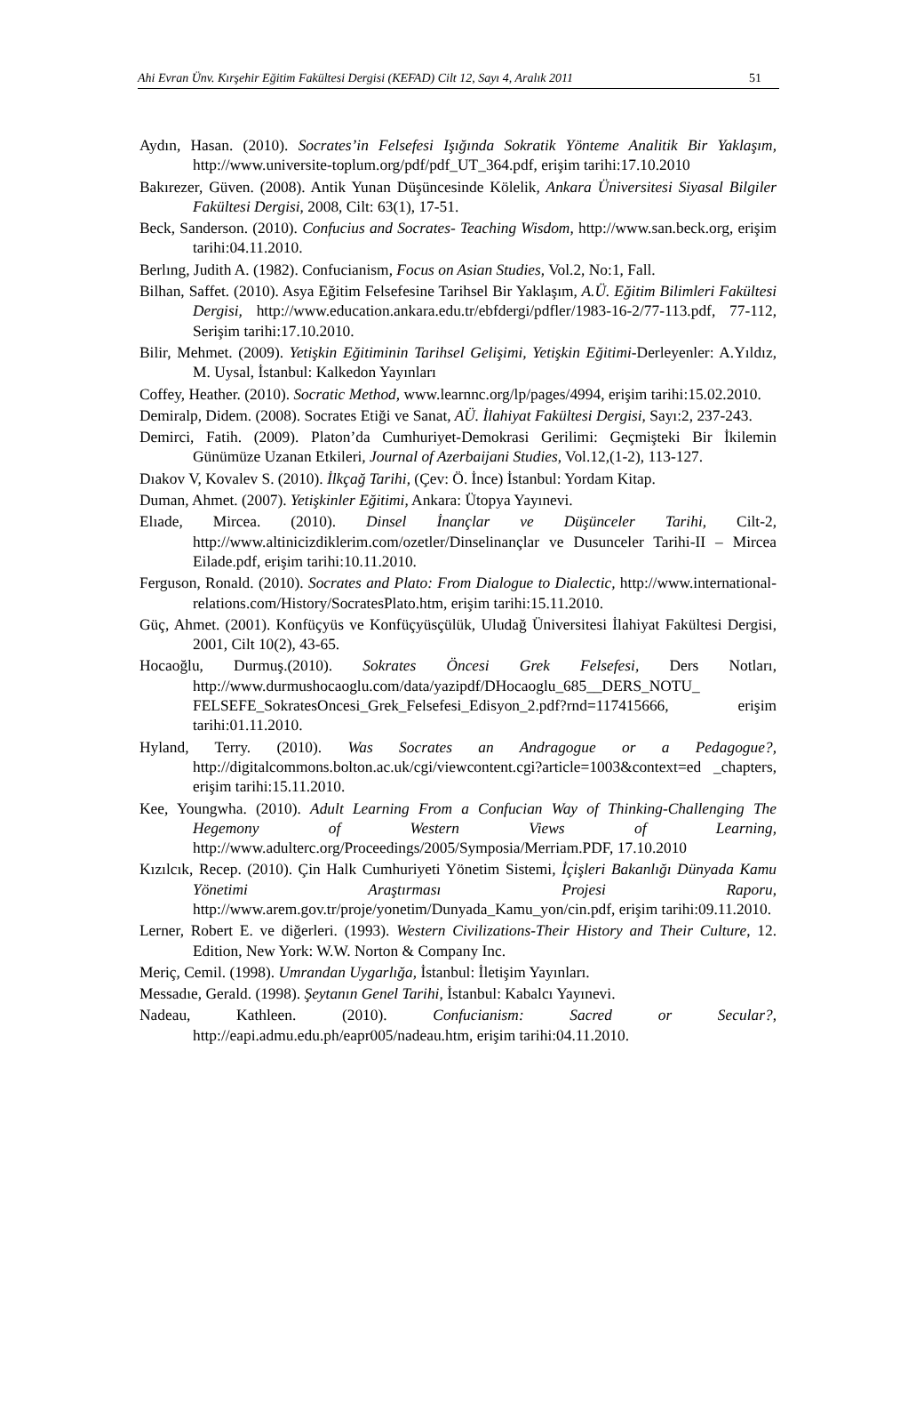Ahi Evran Ünv. Kırşehir Eğitim Fakültesi Dergisi (KEFAD) Cilt 12, Sayı 4, Aralık 2011 51
Aydın, Hasan. (2010). Socrates’in Felsefesi Işığında Sokratik Yönteme Analitik Bir Yaklaşım, http://www.universite-toplum.org/pdf/pdf_UT_364.pdf, erişim tarihi:17.10.2010
Bakırezer, Güven. (2008). Antik Yunan Düşüncesinde Kölelik, Ankara Üniversitesi Siyasal Bilgiler Fakültesi Dergisi, 2008, Cilt: 63(1), 17-51.
Beck, Sanderson. (2010). Confucius and Socrates- Teaching Wisdom, http://www.san.beck.org, erişim tarihi:04.11.2010.
Berlıng, Judith A. (1982). Confucianism, Focus on Asian Studies, Vol.2, No:1, Fall.
Bilhan, Saffet. (2010). Asya Eğitim Felsefesine Tarihsel Bir Yaklaşım, A.Ü. Eğitim Bilimleri Fakültesi Dergisi, http://www.education.ankara.edu.tr/ebfdergi/pdfler/1983-16-2/77-113.pdf, 77-112, Serişim tarihi:17.10.2010.
Bilir, Mehmet. (2009). Yetişkin Eğitiminin Tarihsel Gelişimi, Yetişkin Eğitimi-Derleyenler: A.Yıldız, M. Uysal, İstanbul: Kalkedon Yayınları
Coffey, Heather. (2010). Socratic Method, www.learnnc.org/lp/pages/4994, erişim tarihi:15.02.2010.
Demiralp, Didem. (2008). Socrates Etiği ve Sanat, AÜ. İlahiyat Fakültesi Dergisi, Sayı:2, 237-243.
Demirci, Fatih. (2009). Platon’da Cumhuriyet-Demokrasi Gerilimi: Geçmişteki Bir İkilemin Günümüze Uzanan Etkileri, Journal of Azerbaijani Studies, Vol.12,(1-2), 113-127.
Dıakov V, Kovalev S. (2010). İlkçağ Tarihi, (Çev: Ö. İnce) İstanbul: Yordam Kitap.
Duman, Ahmet. (2007). Yetişkinler Eğitimi, Ankara: Ütopya Yayınevi.
Elıade, Mircea. (2010). Dinsel İnançlar ve Düşünceler Tarihi, Cilt-2, http://www.altinicizdiklerim.com/ozetler/Dinselinançlar ve Dusunceler Tarihi-II – Mircea Eilade.pdf, erişim tarihi:10.11.2010.
Ferguson, Ronald. (2010). Socrates and Plato: From Dialogue to Dialectic, http://www.international-relations.com/History/SocratesPlato.htm, erişim tarihi:15.11.2010.
Güç, Ahmet. (2001). Konfüçyüs ve Konfüçyüsçülük, Uludağ Üniversitesi İlahiyat Fakültesi Dergisi, 2001, Cilt 10(2), 43-65.
Hocaoğlu, Durmuş.(2010). Sokrates Öncesi Grek Felsefesi, Ders Notları, http://www.durmushocaoglu.com/data/yazipdf/DHocaoglu_685__DERS_NOTU_ FELSEFE_SokratesOncesi_Grek_Felsefesi_Edisyon_2.pdf?rnd=117415666, erişim tarihi:01.11.2010.
Hyland, Terry. (2010). Was Socrates an Andragogue or a Pedagogue?, http://digitalcommons.bolton.ac.uk/cgi/viewcontent.cgi?article=1003&context=ed _chapters, erişim tarihi:15.11.2010.
Kee, Youngwha. (2010). Adult Learning From a Confucian Way of Thinking-Challenging The Hegemony of Western Views of Learning, http://www.adulterc.org/Proceedings/2005/Symposia/Merriam.PDF, 17.10.2010
Kızılcık, Recep. (2010). Çin Halk Cumhuriyeti Yönetim Sistemi, İçişleri Bakanlığı Dünyada Kamu Yönetimi Araştırması Projesi Raporu, http://www.arem.gov.tr/proje/yonetim/Dunyada_Kamu_yon/cin.pdf, erişim tarihi:09.11.2010.
Lerner, Robert E. ve diğerleri. (1993). Western Civilizations-Their History and Their Culture, 12. Edition, New York: W.W. Norton & Company Inc.
Meriç, Cemil. (1998). Umrandan Uygarlığa, İstanbul: İletişim Yayınları.
Messadıe, Gerald. (1998). Şeytanın Genel Tarihi, İstanbul: Kabalcı Yayınevi.
Nadeau, Kathleen. (2010). Confucianism: Sacred or Secular?, http://eapi.admu.edu.ph/eapr005/nadeau.htm, erişim tarihi:04.11.2010.